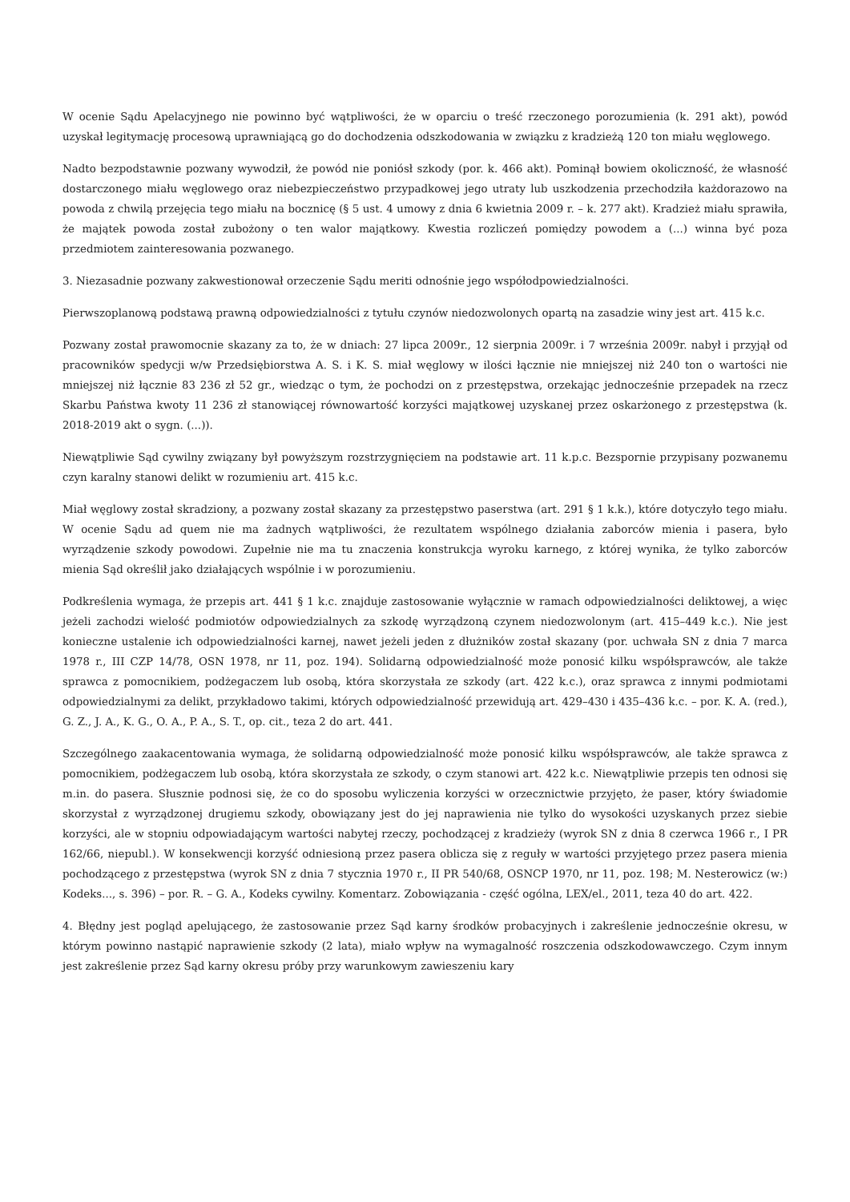W ocenie Sądu Apelacyjnego nie powinno być wątpliwości, że w oparciu o treść rzeczonego porozumienia (k. 291 akt), powód uzyskał legitymację procesową uprawniającą go do dochodzenia odszkodowania w związku z kradzieżą 120 ton miału węglowego.
Nadto bezpodstawnie pozwany wywodził, że powód nie poniósł szkody (por. k. 466 akt). Pominął bowiem okoliczność, że własność dostarczonego miału węglowego oraz niebezpieczeństwo przypadkowej jego utraty lub uszkodzenia przechodziła każdorazowo na powoda z chwilą przejęcia tego miału na bocznicę (§ 5 ust. 4 umowy z dnia 6 kwietnia 2009 r. – k. 277 akt). Kradzież miału sprawiła, że majątek powoda został zubożony o ten walor majątkowy. Kwestia rozliczeń pomiędzy powodem a (...) winna być poza przedmiotem zainteresowania pozwanego.
3. Niezasadnie pozwany zakwestionował orzeczenie Sądu meriti odnośnie jego współodpowiedzialności.
Pierwszoplanową podstawą prawną odpowiedzialności z tytułu czynów niedozwolonych opartą na zasadzie winy jest art. 415 k.c.
Pozwany został prawomocnie skazany za to, że w dniach: 27 lipca 2009r., 12 sierpnia 2009r. i 7 września 2009r. nabył i przyjął od pracowników spedycji w/w Przedsiębiorstwa A. S. i K. S. miał węglowy w ilości łącznie nie mniejszej niż 240 ton o wartości nie mniejszej niż łącznie 83 236 zł 52 gr., wiedząc o tym, że pochodzi on z przestępstwa, orzekając jednocześnie przepadek na rzecz Skarbu Państwa kwoty 11 236 zł stanowiącej równowartość korzyści majątkowej uzyskanej przez oskarżonego z przestępstwa (k. 2018-2019 akt o sygn. (...)).
Niewątpliwie Sąd cywilny związany był powyższym rozstrzygnięciem na podstawie art. 11 k.p.c. Bezspornie przypisany pozwanemu czyn karalny stanowi delikt w rozumieniu art. 415 k.c.
Miał węglowy został skradziony, a pozwany został skazany za przestępstwo paserstwa (art. 291 § 1 k.k.), które dotyczyło tego miału. W ocenie Sądu ad quem nie ma żadnych wątpliwości, że rezultatem wspólnego działania zaborców mienia i pasera, było wyrządzenie szkody powodowi. Zupełnie nie ma tu znaczenia konstrukcja wyroku karnego, z której wynika, że tylko zaborców mienia Sąd określił jako działających wspólnie i w porozumieniu.
Podkreślenia wymaga, że przepis art. 441 § 1 k.c. znajduje zastosowanie wyłącznie w ramach odpowiedzialności deliktowej, a więc jeżeli zachodzi wielość podmiotów odpowiedzialnych za szkodę wyrządzoną czynem niedozwolonym (art. 415–449 k.c.). Nie jest konieczne ustalenie ich odpowiedzialności karnej, nawet jeżeli jeden z dłużników został skazany (por. uchwała SN z dnia 7 marca 1978 r., III CZP 14/78, OSN 1978, nr 11, poz. 194). Solidarną odpowiedzialność może ponosić kilku współsprawców, ale także sprawca z pomocnikiem, podżegaczem lub osobą, która skorzystała ze szkody (art. 422 k.c.), oraz sprawca z innymi podmiotami odpowiedzialnymi za delikt, przykładowo takimi, których odpowiedzialność przewidują art. 429–430 i 435–436 k.c. – por. K. A. (red.), G. Z., J. A., K. G., O. A., P. A., S. T., op. cit., teza 2 do art. 441.
Szczególnego zaakacentowania wymaga, że solidarną odpowiedzialność może ponosić kilku współsprawców, ale także sprawca z pomocnikiem, podżegaczem lub osobą, która skorzystała ze szkody, o czym stanowi art. 422 k.c. Niewątpliwie przepis ten odnosi się m.in. do pasera. Słusznie podnosi się, że co do sposobu wyliczenia korzyści w orzecznictwie przyjęto, że paser, który świadomie skorzystał z wyrządzonej drugiemu szkody, obowiązany jest do jej naprawienia nie tylko do wysokości uzyskanych przez siebie korzyści, ale w stopniu odpowiadającym wartości nabytej rzeczy, pochodzącej z kradzieży (wyrok SN z dnia 8 czerwca 1966 r., I PR 162/66, niepubl.). W konsekwencji korzyść odniesioną przez pasera oblicza się z reguły w wartości przyjętego przez pasera mienia pochodzącego z przestępstwa (wyrok SN z dnia 7 stycznia 1970 r., II PR 540/68, OSNCP 1970, nr 11, poz. 198; M. Nesterowicz (w:) Kodeks..., s. 396) – por. R. – G. A., Kodeks cywilny. Komentarz. Zobowiązania - część ogólna, LEX/el., 2011, teza 40 do art. 422.
4. Błędny jest pogląd apelującego, że zastosowanie przez Sąd karny środków probacyjnych i zakreślenie jednocześnie okresu, w którym powinno nastąpić naprawienie szkody (2 lata), miało wpływ na wymagalność roszczenia odszkodowawczego. Czym innym jest zakreślenie przez Sąd karny okresu próby przy warunkowym zawieszeniu kary